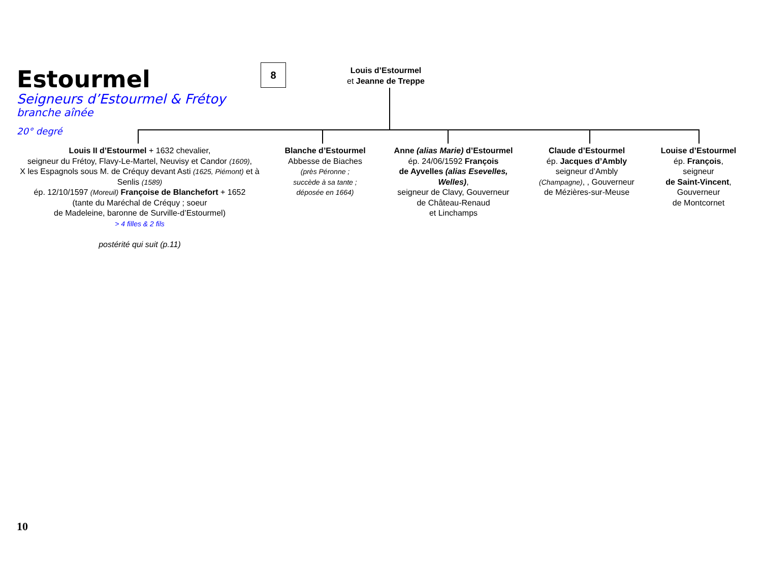Estourmel
Seigneurs d’Estourmel & Frétoy
branche aînée
20° degré
8
Louis d’Estourmel
et Jeanne de Treppe
Louis II d’Estourmel + 1632 chevalier,
seigneur du Frétoy, Flavy-Le-Martel, Neuvisy et Candor (1609),
X les Espagnols sous M. de Créquy devant Asti (1625, Piémont) et à Senlis (1589)
ép. 12/10/1597 (Moreuil) Françoise de Blanchefort + 1652
(tante du Maréchal de Créquy ; soeur
de Madeleine, baronne de Surville-d’Estourmel)
> 4 filles & 2 fils
postérité qui suit (p.11)
Blanche d’Estourmel
Abbesse de Biaches
(près Péronne ;
succède à sa tante ;
déposée en 1664)
Anne (alias Marie) d’Estourmel
ép. 24/06/1592 François
de Ayvelles (alias Esevelles, Welles),
seigneur de Clavy, Gouverneur
de Château-Renaud
et Linchamps
Claude d’Estourmel
ép. Jacques d’Ambly
seigneur d’Ambly
(Champagne), , Gouverneur
de Mézières-sur-Meuse
Louise d’Estourmel
ép. François,
seigneur
de Saint-Vincent,
Gouverneur
de Montcornet
10